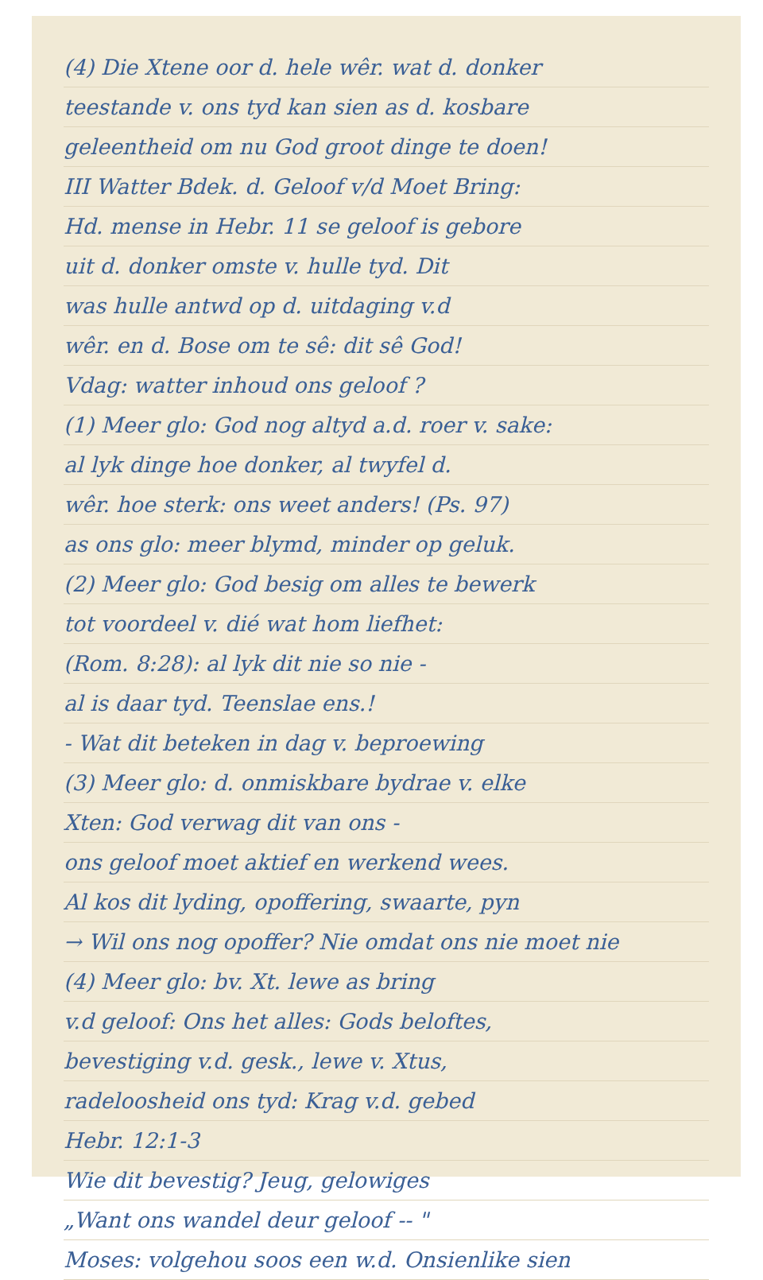(4) Die Xtene oor d. hele wêr. wat d. donker
teestande v. ons tyd kan sien as d. kosbare
geleentheid om nu God groot dinge te doen!
III Watter Bdek. d. Geloof v/d Moet Bring:
Hd. mense in Hebr. 11 se geloof is gebore
uit d. donker omste v. hulle tyd. Dit
was hulle antwd op d. uitdaging v.d
wêr. en d. Bose om te sê: dit sê God!
Vdag: watter inhoud ons geloof ?
(1) Meer glo: God nog altyd a.d. roer v. sake:
al lyk dinge hoe donker, al twyfel d.
wêr. hoe sterk: ons weet anders! (Ps. 97)
as ons glo: meer blymd, minder op geluk.
(2) Meer glo: God besig om alles te bewerk
tot voordeel v. dié wat hom liefhet:
(Rom. 8:28): al lyk dit nie so nie -
al is daar tyd. Teenslae ens.!
- Wat dit beteken in dag v. beproewing
(3) Meer glo: d. onmiskbare bydrae v. elke
Xten: God verwag dit van ons -
ons geloof moet aktief en werkend wees.
Al kos dit lyding, opoffering, swaarte, pyn
→ Wil ons nog opoffer? Nie omdat ons nie moet nie
(4) Meer glo: bv. Xt. lewe as bring
v.d geloof: Ons het alles: Gods beloftes,
bevestiging v.d. gesk., lewe v. Xtus,
radeloosheid ons tyd: Krag v.d. gebed
Hebr. 12:1-3
Wie dit bevestig? Jeug, gelowiges
„Want ons wandel deur geloof -- "
Moses: volgehou soos een w.d. Onsienlike sien